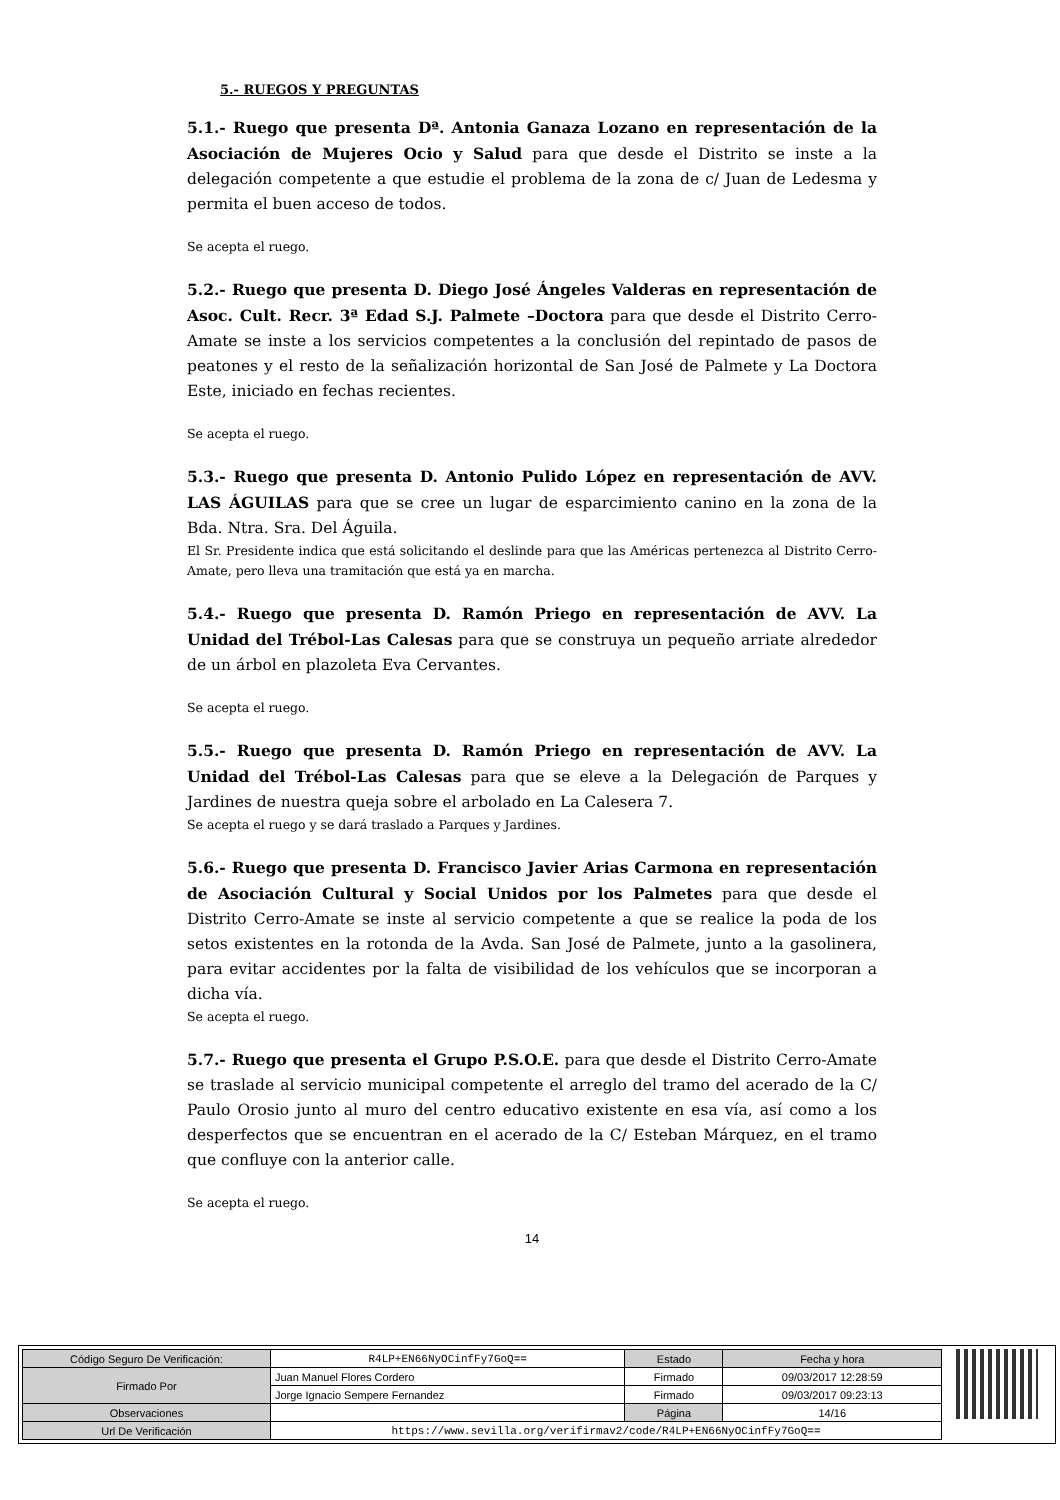5.- RUEGOS Y PREGUNTAS
5.1.- Ruego que presenta Dª. Antonia Ganaza Lozano en representación de la Asociación de Mujeres Ocio y Salud para que desde el Distrito se inste a la delegación competente a que estudie el problema de la zona de c/ Juan de Ledesma y permita el buen acceso de todos.
Se acepta el ruego.
5.2.- Ruego que presenta D. Diego José Ángeles Valderas en representación de Asoc. Cult. Recr. 3ª Edad S.J. Palmete –Doctora para que desde el Distrito Cerro-Amate se inste a los servicios competentes a la conclusión del repintado de pasos de peatones y el resto de la señalización horizontal de San José de Palmete y La Doctora Este, iniciado en fechas recientes.
Se acepta el ruego.
5.3.- Ruego que presenta D. Antonio Pulido López en representación de AVV. LAS ÁGUILAS para que se cree un lugar de esparcimiento canino en la zona de la Bda. Ntra. Sra. Del Águila.
El Sr. Presidente indica que está solicitando el deslinde para que las Américas pertenezca al Distrito Cerro-Amate, pero lleva una tramitación que está ya en marcha.
5.4.- Ruego que presenta D. Ramón Priego en representación de AVV. La Unidad del Trébol-Las Calesas para que se construya un pequeño arriate alrededor de un árbol en plazoleta Eva Cervantes.
Se acepta el ruego.
5.5.- Ruego que presenta D. Ramón Priego en representación de AVV. La Unidad del Trébol-Las Calesas para que se eleve a la Delegación de Parques y Jardines de nuestra queja sobre el arbolado en La Calesera 7.
Se acepta el ruego y se dará traslado a Parques y Jardines.
5.6.- Ruego que presenta D. Francisco Javier Arias Carmona en representación de Asociación Cultural y Social Unidos por los Palmetes para que desde el Distrito Cerro-Amate se inste al servicio competente a que se realice la poda de los setos existentes en la rotonda de la Avda. San José de Palmete, junto a la gasolinera, para evitar accidentes por la falta de visibilidad de los vehículos que se incorporan a dicha vía.
Se acepta el ruego.
5.7.- Ruego que presenta el Grupo P.S.O.E. para que desde el Distrito Cerro-Amate se traslade al servicio municipal competente el arreglo del tramo del acerado de la C/ Paulo Orosio junto al muro del centro educativo existente en esa vía, así como a los desperfectos que se encuentran en el acerado de la C/ Esteban Márquez, en el tramo que confluye con la anterior calle.
Se acepta el ruego.
14
| Código Seguro De Verificación: | R4LP+EN66NyOCinfFy7GoQ== | Estado | Fecha y hora |
| Firmado Por | Juan Manuel Flores Cordero | Firmado | 09/03/2017 12:28:59 |
| | Jorge Ignacio Sempere Fernandez | Firmado | 09/03/2017 09:23:13 |
| Observaciones | | Página | 14/16 |
| Url De Verificación | https://www.sevilla.org/verifirmav2/code/R4LP+EN66NyOCinfFy7GoQ== | | |